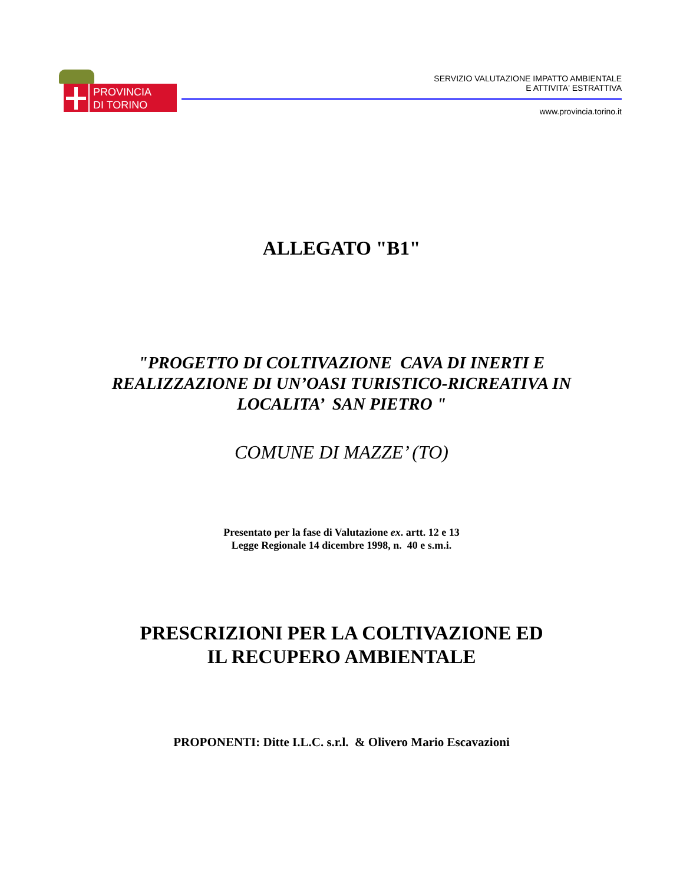PROVINCIA
DI TORINO
SERVIZIO VALUTAZIONE IMPATTO AMBIENTALE
E ATTIVITA' ESTRATTIVA
www.provincia.torino.it
ALLEGATO "B1"
"PROGETTO DI COLTIVAZIONE CAVA DI INERTI E
REALIZZAZIONE DI UN’OASI TURISTICO-RICREATIVA IN
LOCALITA’ SAN PIETRO "
COMUNE DI MAZZE’ (TO)
Presentato per la fase di Valutazione ex. artt. 12 e 13
Legge Regionale 14 dicembre 1998, n. 40 e s.m.i.
PRESCRIZIONI PER LA COLTIVAZIONE ED
IL RECUPERO AMBIENTALE
PROPONENTI: Ditte I.L.C. s.r.l. & Olivero Mario Escavazioni